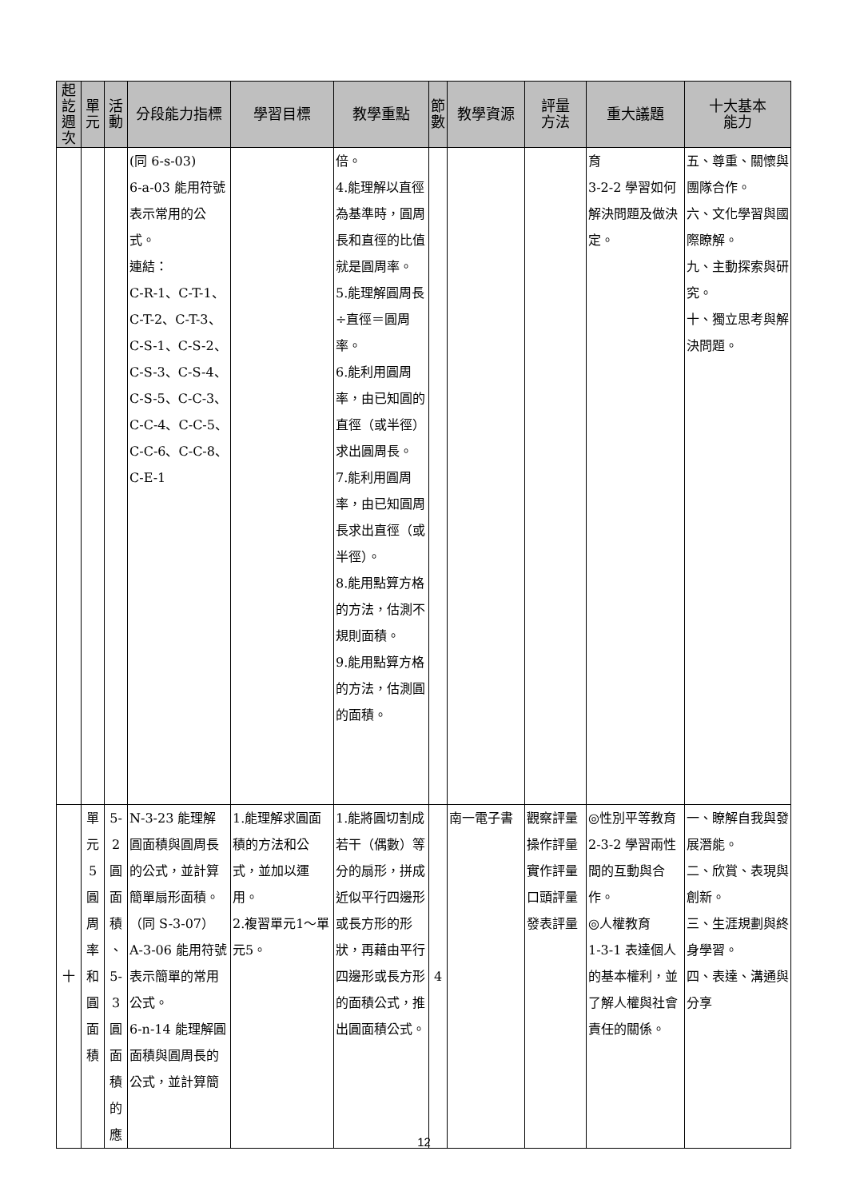| 起 訖 週 次 | 單 元 | 活 動 | 分段能力指標 | 學習目標 | 教學重點 | 節 數 | 教學資源 | 評量 方法 | 重大議題 | 十大基本 能力 |
| --- | --- | --- | --- | --- | --- | --- | --- | --- | --- | --- |
| | | | (同 6-s-03) 6-a-03 能用符號表示常用的公式。 連結： C-R-1、C-T-1、C-T-2、C-T-3、C-S-1、C-S-2、C-S-3、C-S-4、C-S-5、C-C-3、C-C-4、C-C-5、C-C-6、C-C-8、C-E-1 | | 倍。 4.能理解以直徑為基準時，圓周長和直徑的比值就是圓周率。 5.能理解圓周長÷直徑＝圓周率。 6.能利用圓周率，由已知圓的直徑（或半徑）求出圓周長。 7.能利用圓周率，由已知圓周長求出直徑（或半徑）。 8.能用點算方格的方法，估測不規則面積。 9.能用點算方格的方法，估測圓的面積。 | | | | 育 3-2-2 學習如何解決問題及做決定。 | 五、尊重、關懷與團隊合作。 六、文化學習與國際瞭解。 九、主動探索與研究。 十、獨立思考與解決問題。 |
| 十 | 單 元 5 圓 周 率 和 圓 面 積 | 5-2 圓 面 積 、 5-3 圓 面 積 的 應 | N-3-23 能理解圓面積與圓周長的公式，並計算簡單扇形面積。（同 S-3-07） A-3-06 能用符號表示簡單的常用公式。 6-n-14 能理解圓面積與圓周長的公式，並計算簡 | 1.能理解求圓面積的方法和公式，並加以運用。 2.複習單元1～單元5。 | 1.能將圓切割成若干（偶數）等分的扇形，拼成近似平行四邊形或長方形的形狀，再藉由平行四邊形或長方形的面積公式，推出圓面積公式。 | 4 | 南一電子書 | 觀察評量 操作評量 實作評量 口頭評量 發表評量 | ◎性別平等教育 2-3-2 學習兩性間的互動與合作。 ◎人權教育 1-3-1 表達個人的基本權利，並了解人權與社會責任的關係。 | 一、瞭解自我與發展潛能。 二、欣賞、表現與創新。 三、生涯規劃與終身學習。 四、表達、溝通與分享 |
12